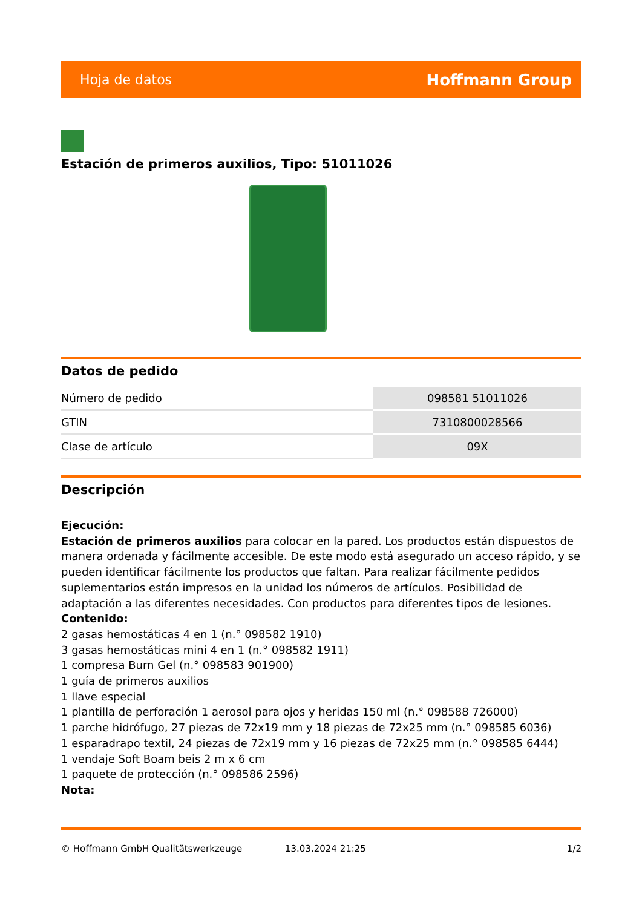Hoja de datos Hoffmann Group
Estación de primeros auxilios, Tipo: 51011026
Datos de pedido
| Número de pedido | 098581 51011026 |
| GTIN | 7310800028566 |
| Clase de artículo | 09X |
Descripción
Ejecución:
Estación de primeros auxilios para colocar en la pared. Los productos están dispuestos de manera ordenada y fácilmente accesible. De este modo está asegurado un acceso rápido, y se pueden identificar fácilmente los productos que faltan. Para realizar fácilmente pedidos suplementarios están impresos en la unidad los números de artículos. Posibilidad de adaptación a las diferentes necesidades. Con productos para diferentes tipos de lesiones.
Contenido:
2 gasas hemostáticas 4 en 1 (n.° 098582 1910)
3 gasas hemostáticas mini 4 en 1 (n.° 098582 1911)
1 compresa Burn Gel (n.° 098583 901900)
1 guía de primeros auxilios
1 llave especial
1 plantilla de perforación 1 aerosol para ojos y heridas 150 ml (n.° 098588 726000)
1 parche hidrófugo, 27 piezas de 72x19 mm y 18 piezas de 72x25 mm (n.° 098585 6036)
1 esparadrapo textil, 24 piezas de 72x19 mm y 16 piezas de 72x25 mm (n.° 098585 6444)
1 vendaje Soft Boam beis 2 m x 6 cm
1 paquete de protección (n.° 098586 2596)
Nota:
© Hoffmann GmbH Qualitätswerkzeuge 13.03.2024 21:25 1/2